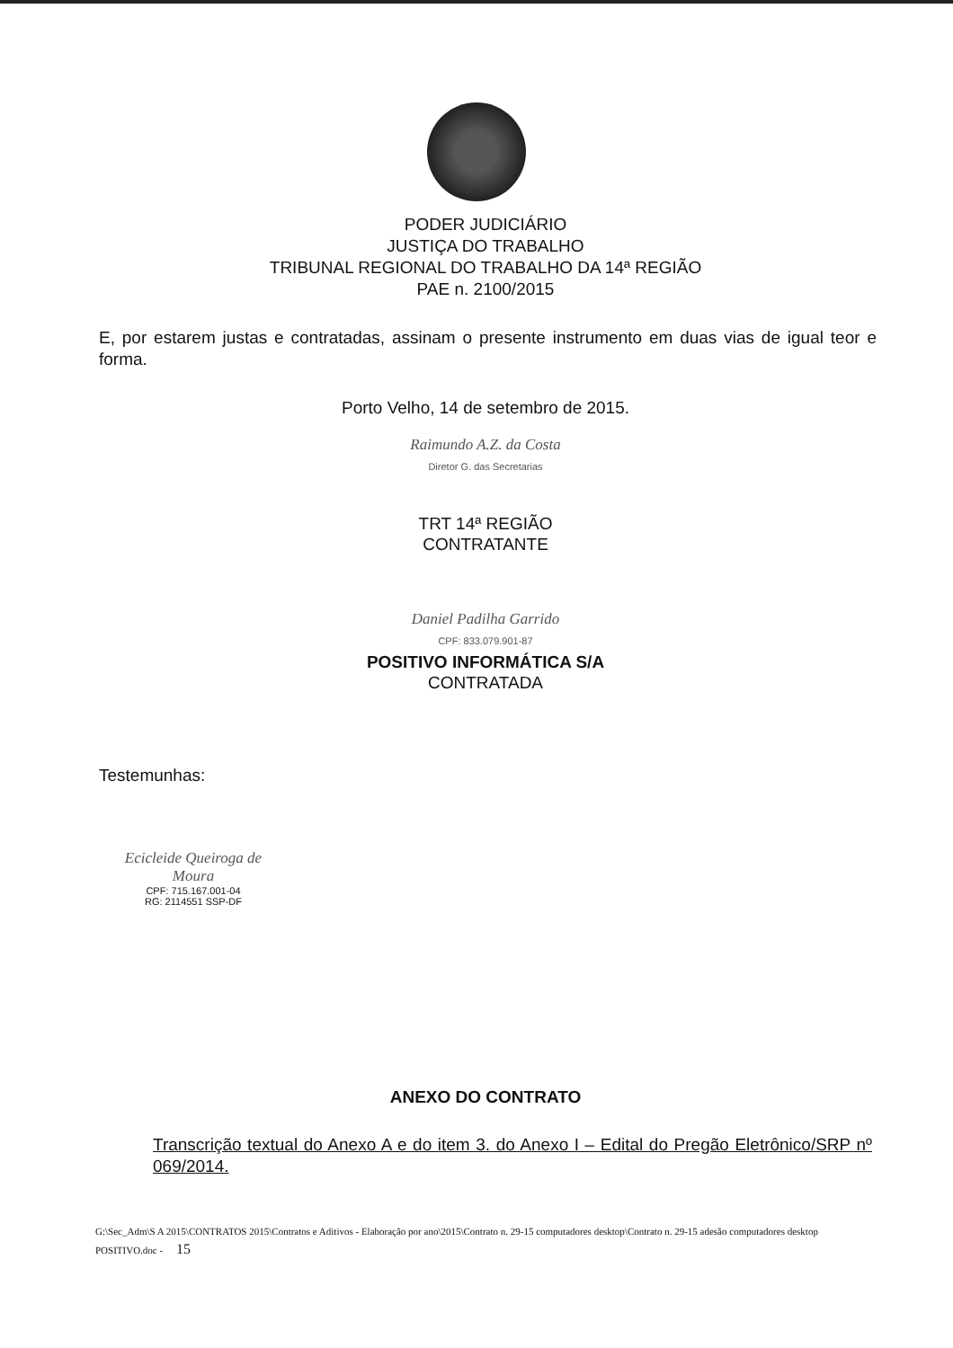PODER JUDICIÁRIO
JUSTIÇA DO TRABALHO
TRIBUNAL REGIONAL DO TRABALHO DA 14ª REGIÃO
PAE n. 2100/2015
E, por estarem justas e contratadas, assinam o presente instrumento em duas vias de igual teor e forma.
Porto Velho, 14 de setembro de 2015.
Raimundo A.Z. da Costa
Diretor G. das Secretarias
TRT 14ª REGIÃO
CONTRATANTE
Daniel Padilha Garrido
CPF: 833.079.901-87
POSITIVO INFORMÁTICA S/A
CONTRATADA
Testemunhas:
Ecicleide Queiroga de Moura
CPF: 715.167.001-04
RG: 2114551 SSP-DF
ANEXO DO CONTRATO
Transcrição textual do Anexo A e do item 3. do Anexo I – Edital do Pregão Eletrônico/SRP nº 069/2014.
G:\Sec_Adm\S A 2015\CONTRATOS 2015\Contratos e Aditivos - Elaboração por ano\2015\Contrato n. 29-15 computadores desktop\Contrato n. 29-15 adesão computadores desktop POSITIVO.doc - 15